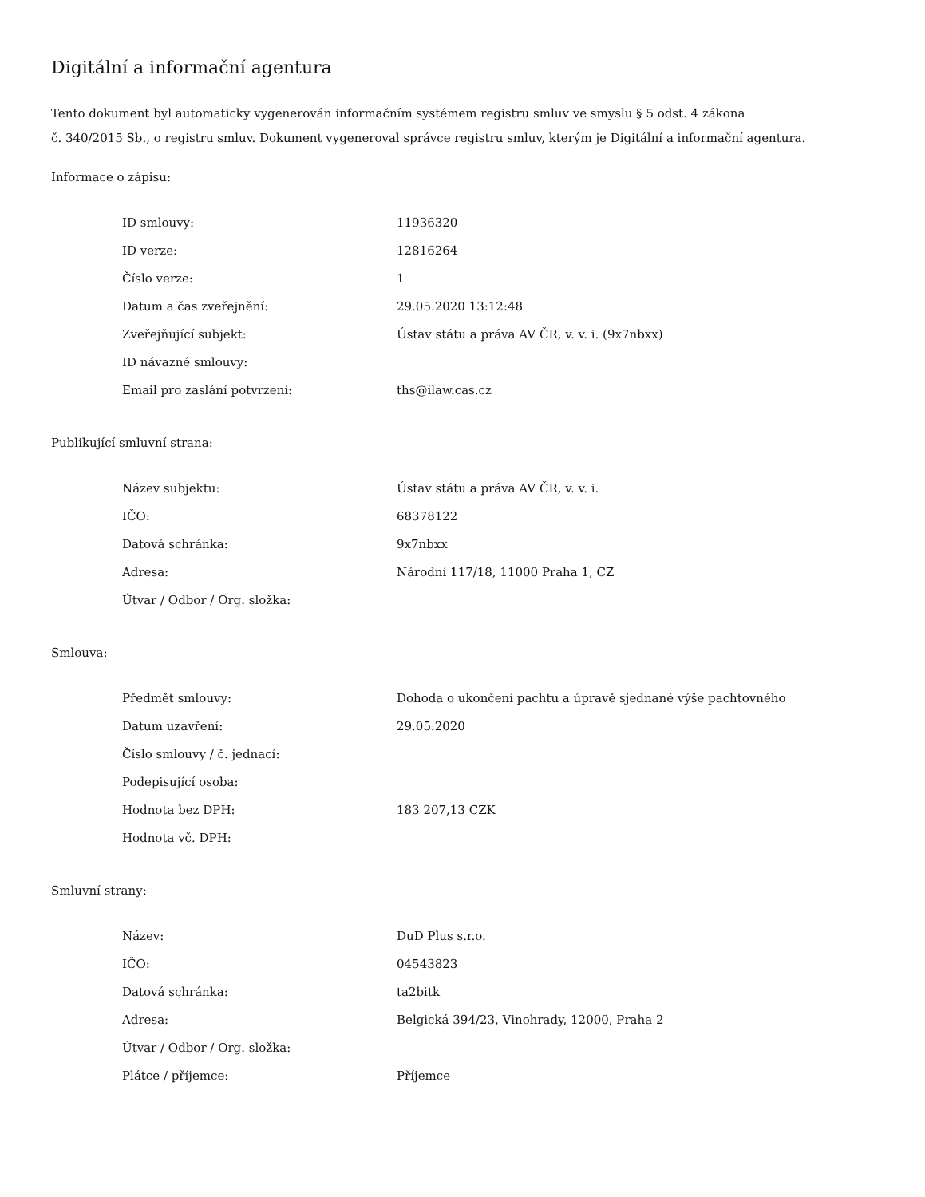Digitální a informační agentura
Tento dokument byl automaticky vygenerován informačním systémem registru smluv ve smyslu § 5 odst. 4 zákona
č. 340/2015 Sb., o registru smluv. Dokument vygeneroval správce registru smluv, kterým je Digitální a informační agentura.
Informace o zápisu:
| ID smlouvy: | 11936320 |
| ID verze: | 12816264 |
| Číslo verze: | 1 |
| Datum a čas zveřejnění: | 29.05.2020 13:12:48 |
| Zveřejňující subjekt: | Ústav státu a práva AV ČR, v. v. i. (9x7nbxx) |
| ID návazné smlouvy: | |
| Email pro zaslání potvrzení: | ths@ilaw.cas.cz |
Publikující smluvní strana:
| Název subjektu: | Ústav státu a práva AV ČR, v. v. i. |
| IČO: | 68378122 |
| Datová schránka: | 9x7nbxx |
| Adresa: | Národní 117/18, 11000 Praha 1, CZ |
| Útvar / Odbor / Org. složka: | |
Smlouva:
| Předmět smlouvy: | Dohoda o ukončení pachtu a úpravě sjednané výše pachtovného |
| Datum uzavření: | 29.05.2020 |
| Číslo smlouvy / č. jednací: | |
| Podepisující osoba: | |
| Hodnota bez DPH: | 183 207,13 CZK |
| Hodnota vč. DPH: | |
Smluvní strany:
| Název: | DuD Plus s.r.o. |
| IČO: | 04543823 |
| Datová schránka: | ta2bitk |
| Adresa: | Belgická 394/23, Vinohrady, 12000, Praha 2 |
| Útvar / Odbor / Org. složka: | |
| Plátce / příjemce: | Příjemce |